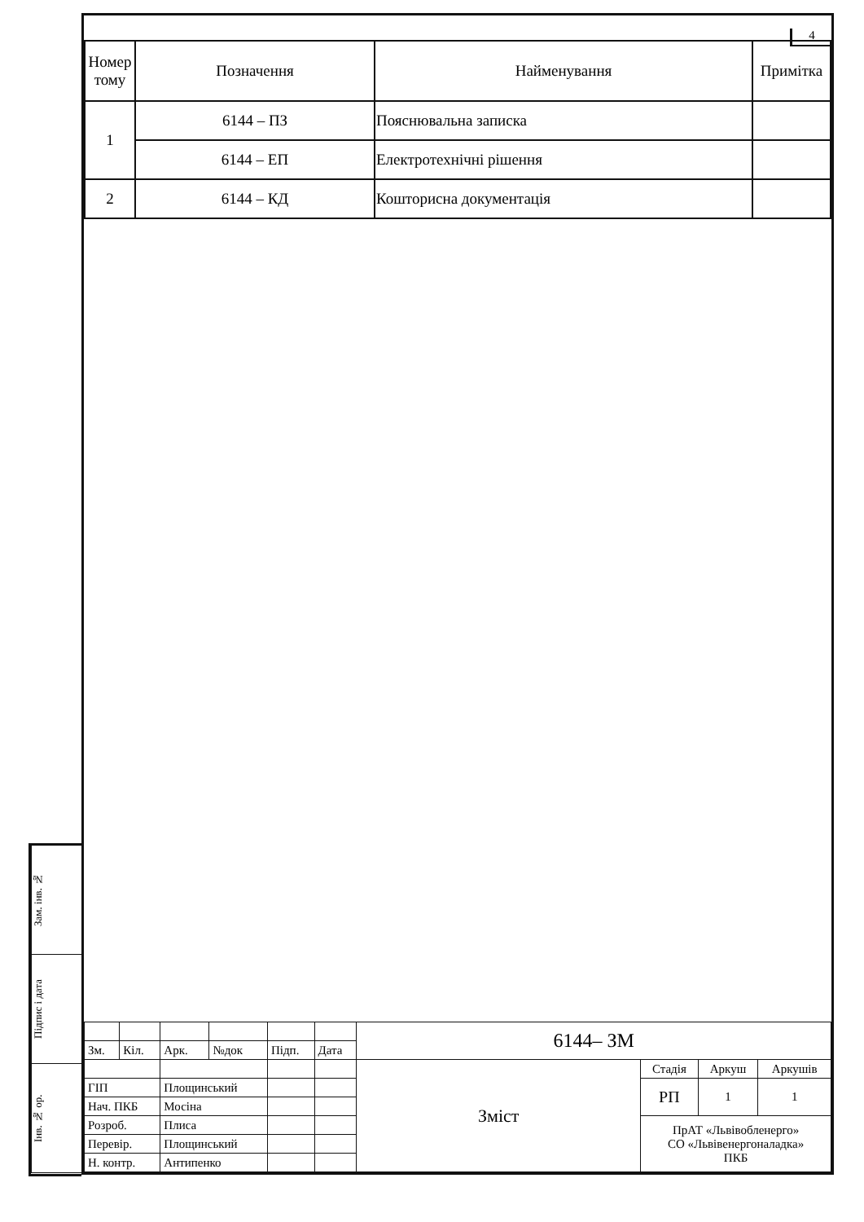Зам. інв. №
Підпис і дата
Інв. № ор.
4
| Номер тому | Позначення | Найменування | Примітка |
| --- | --- | --- | --- |
| 1 | 6144 – ПЗ | Пояснювальна записка | |
| | 6144 – ЕП | Електротехнічні рішення | |
| 2 | 6144 – КД | Кошторисна документація | |
| | | | | | | 6144– ЗМ | | | |
| Зм. | Кіл. | Арк. | №док | Підп. | Дата | | | | |
| | | | | | | Зміст | Стадія | Аркуш | Аркушів |
| ГІП | | Площинський | | | | | РП | 1 | 1 |
| Нач. ПКБ | | Мосіна | | | | | | | |
| Розроб. | | Плиса | | | | | ПрАТ «Львівобленерго» СО «Львівенергоналадка» ПКБ | | |
| Перевір. | | Площинський | | | | | | | |
| Н. контр. | | Антипенко | | | | | | | |